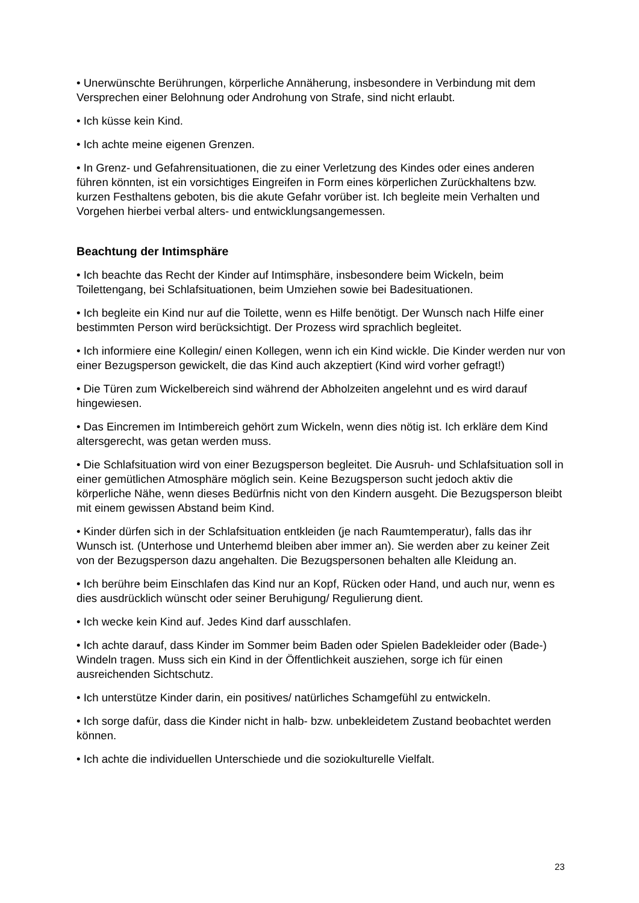• Unerwünschte Berührungen, körperliche Annäherung, insbesondere in Verbindung mit dem Versprechen einer Belohnung oder Androhung von Strafe, sind nicht erlaubt.
• Ich küsse kein Kind.
• Ich achte meine eigenen Grenzen.
• In Grenz- und Gefahrensituationen, die zu einer Verletzung des Kindes oder eines anderen führen könnten, ist ein vorsichtiges Eingreifen in Form eines körperlichen Zurückhaltens bzw. kurzen Festhaltens geboten, bis die akute Gefahr vorüber ist. Ich begleite mein Verhalten und Vorgehen hierbei verbal alters- und entwicklungsangemessen.
Beachtung der Intimsphäre
• Ich beachte das Recht der Kinder auf Intimsphäre, insbesondere beim Wickeln, beim Toilettengang, bei Schlafsituationen, beim Umziehen sowie bei Badesituationen.
• Ich begleite ein Kind nur auf die Toilette, wenn es Hilfe benötigt. Der Wunsch nach Hilfe einer bestimmten Person wird berücksichtigt. Der Prozess wird sprachlich begleitet.
• Ich informiere eine Kollegin/ einen Kollegen, wenn ich ein Kind wickle. Die Kinder werden nur von einer Bezugsperson gewickelt, die das Kind auch akzeptiert (Kind wird vorher gefragt!)
• Die Türen zum Wickelbereich sind während der Abholzeiten angelehnt und es wird darauf hingewiesen.
• Das Eincremen im Intimbereich gehört zum Wickeln, wenn dies nötig ist. Ich erkläre dem Kind altersgerecht, was getan werden muss.
• Die Schlafsituation wird von einer Bezugsperson begleitet. Die Ausruh- und Schlafsituation soll in einer gemütlichen Atmosphäre möglich sein. Keine Bezugsperson sucht jedoch aktiv die körperliche Nähe, wenn dieses Bedürfnis nicht von den Kindern ausgeht. Die Bezugsperson bleibt mit einem gewissen Abstand beim Kind.
• Kinder dürfen sich in der Schlafsituation entkleiden (je nach Raumtemperatur), falls das ihr Wunsch ist. (Unterhose und Unterhemd bleiben aber immer an). Sie werden aber zu keiner Zeit von der Bezugsperson dazu angehalten. Die Bezugspersonen behalten alle Kleidung an.
• Ich berühre beim Einschlafen das Kind nur an Kopf, Rücken oder Hand, und auch nur, wenn es dies ausdrücklich wünscht oder seiner Beruhigung/ Regulierung dient.
• Ich wecke kein Kind auf. Jedes Kind darf ausschlafen.
• Ich achte darauf, dass Kinder im Sommer beim Baden oder Spielen Badekleider oder (Bade-) Windeln tragen. Muss sich ein Kind in der Öffentlichkeit ausziehen, sorge ich für einen ausreichenden Sichtschutz.
• Ich unterstütze Kinder darin, ein positives/ natürliches Schamgefühl zu entwickeln.
• Ich sorge dafür, dass die Kinder nicht in halb- bzw. unbekleidetem Zustand beobachtet werden können.
• Ich achte die individuellen Unterschiede und die soziokulturelle Vielfalt.
23